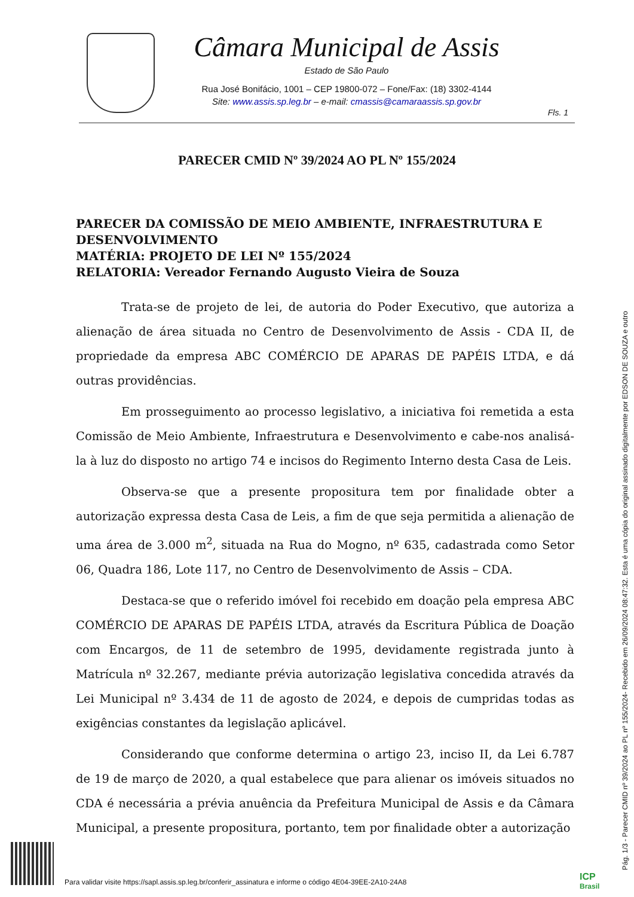Câmara Municipal de Assis
Estado de São Paulo
Rua José Bonifácio, 1001 – CEP 19800-072 – Fone/Fax: (18) 3302-4144
Site: www.assis.sp.leg.br – e-mail: cmassis@camaraassis.sp.gov.br
Fls. 1
PARECER CMID Nº 39/2024 AO PL Nº 155/2024
PARECER DA COMISSÃO DE MEIO AMBIENTE, INFRAESTRUTURA E DESENVOLVIMENTO
MATÉRIA: PROJETO DE LEI Nº 155/2024
RELATORIA: Vereador Fernando Augusto Vieira de Souza
Trata-se de projeto de lei, de autoria do Poder Executivo, que autoriza a alienação de área situada no Centro de Desenvolvimento de Assis - CDA II, de propriedade da empresa ABC COMÉRCIO DE APARAS DE PAPÉIS LTDA, e dá outras providências.
Em prosseguimento ao processo legislativo, a iniciativa foi remetida a esta Comissão de Meio Ambiente, Infraestrutura e Desenvolvimento e cabe-nos analisá-la à luz do disposto no artigo 74 e incisos do Regimento Interno desta Casa de Leis.
Observa-se que a presente propositura tem por finalidade obter a autorização expressa desta Casa de Leis, a fim de que seja permitida a alienação de uma área de 3.000 m<sup>2</sup>, situada na Rua do Mogno, nº 635, cadastrada como Setor 06, Quadra 186, Lote 117, no Centro de Desenvolvimento de Assis – CDA.
Destaca-se que o referido imóvel foi recebido em doação pela empresa ABC COMÉRCIO DE APARAS DE PAPÉIS LTDA, através da Escritura Pública de Doação com Encargos, de 11 de setembro de 1995, devidamente registrada junto à Matrícula nº 32.267, mediante prévia autorização legislativa concedida através da Lei Municipal nº 3.434 de 11 de agosto de 2024, e depois de cumpridas todas as exigências constantes da legislação aplicável.
Considerando que conforme determina o artigo 23, inciso II, da Lei 6.787 de 19 de março de 2020, a qual estabelece que para alienar os imóveis situados no CDA é necessária a prévia anuência da Prefeitura Municipal de Assis e da Câmara Municipal, a presente propositura, portanto, tem por finalidade obter a autorização
Pág. 1/3 - Parecer CMID nº 39/2024 ao PL nº 155/2024- Recebido em 26/09/2024 08:47:32. Esta é uma cópia do original assinado digitalmente por EDSON DE SOUZA e outro
Para validar visite https://sapl.assis.sp.leg.br/conferir_assinatura e informe o código 4E04-39EE-2A10-24A8
ICP
Brasil